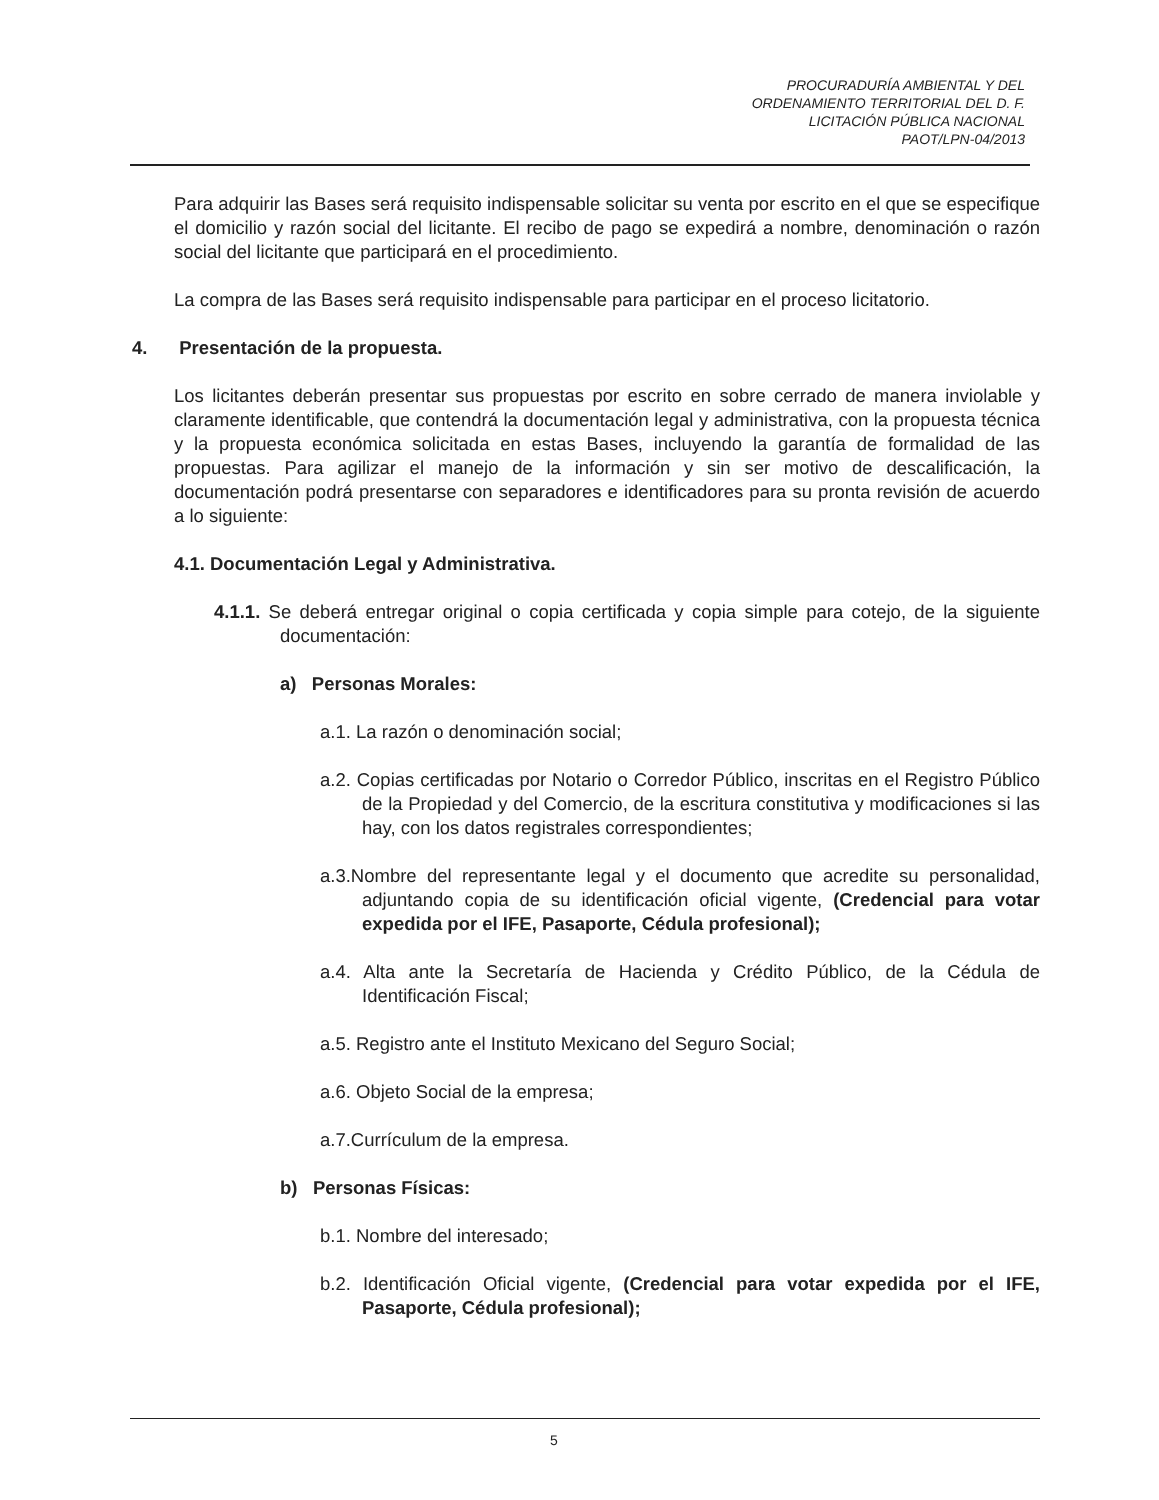PROCURADURÍA AMBIENTAL Y DEL
ORDENAMIENTO TERRITORIAL DEL D. F.
LICITACIÓN PÚBLICA NACIONAL
PAOT/LPN-04/2013
Para adquirir las Bases será requisito indispensable solicitar su venta por escrito en el que se especifique el domicilio y razón social del licitante. El recibo de pago se expedirá a nombre, denominación o razón social del licitante que participará en el procedimiento.
La compra de las Bases será requisito indispensable para participar en el proceso licitatorio.
4. Presentación de la propuesta.
Los licitantes deberán presentar sus propuestas por escrito en sobre cerrado de manera inviolable y claramente identificable, que contendrá la documentación legal y administrativa, con la propuesta técnica y la propuesta económica solicitada en estas Bases, incluyendo la garantía de formalidad de las propuestas. Para agilizar el manejo de la información y sin ser motivo de descalificación, la documentación podrá presentarse con separadores e identificadores para su pronta revisión de acuerdo a lo siguiente:
4.1. Documentación Legal y Administrativa.
4.1.1. Se deberá entregar original o copia certificada y copia simple para cotejo, de la siguiente documentación:
a) Personas Morales:
a.1. La razón o denominación social;
a.2. Copias certificadas por Notario o Corredor Público, inscritas en el Registro Público de la Propiedad y del Comercio, de la escritura constitutiva y modificaciones si las hay, con los datos registrales correspondientes;
a.3.Nombre del representante legal y el documento que acredite su personalidad, adjuntando copia de su identificación oficial vigente, (Credencial para votar expedida por el IFE, Pasaporte, Cédula profesional);
a.4. Alta ante la Secretaría de Hacienda y Crédito Público, de la Cédula de Identificación Fiscal;
a.5. Registro ante el Instituto Mexicano del Seguro Social;
a.6. Objeto Social de la empresa;
a.7.Currículum de la empresa.
b) Personas Físicas:
b.1. Nombre del interesado;
b.2. Identificación Oficial vigente, (Credencial para votar expedida por el IFE, Pasaporte, Cédula profesional);
5